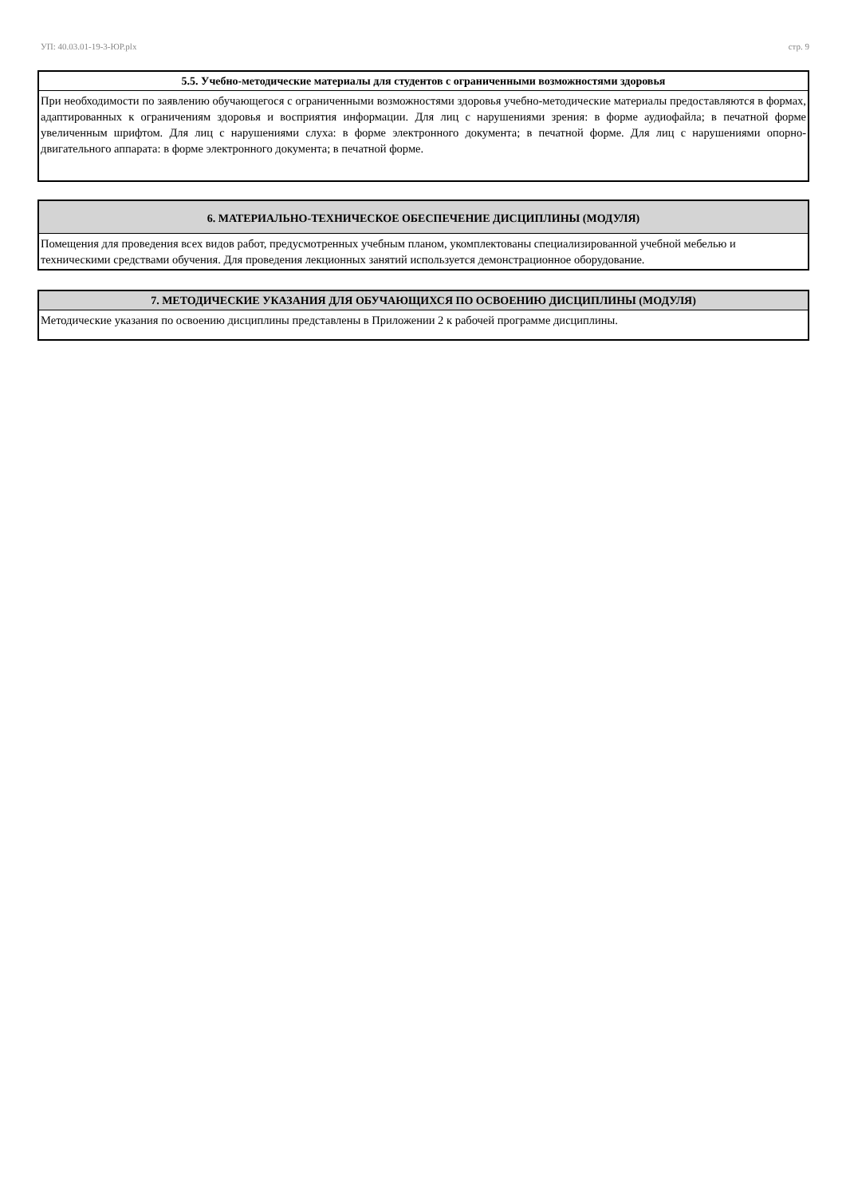УП: 40.03.01-19-3-ЮР.plx стр. 9
5.5. Учебно-методические материалы для студентов с ограниченными возможностями здоровья
При необходимости по заявлению обучающегося с ограниченными возможностями здоровья учебно-методические материалы предоставляются в формах, адаптированных к ограничениям здоровья и восприятия информации. Для лиц с нарушениями зрения: в форме аудиофайла; в печатной форме увеличенным шрифтом. Для лиц с нарушениями слуха: в форме электронного документа; в печатной форме. Для лиц с нарушениями опорно-двигательного аппарата: в форме электронного документа; в печатной форме.
6. МАТЕРИАЛЬНО-ТЕХНИЧЕСКОЕ ОБЕСПЕЧЕНИЕ ДИСЦИПЛИНЫ (МОДУЛЯ)
Помещения для проведения всех видов работ, предусмотренных учебным планом, укомплектованы специализированной учебной мебелью и техническими средствами обучения. Для проведения лекционных занятий используется демонстрационное оборудование.
7. МЕТОДИЧЕСКИЕ УКАЗАНИЯ ДЛЯ ОБУЧАЮЩИХСЯ ПО ОСВОЕНИЮ ДИСЦИПЛИНЫ (МОДУЛЯ)
Методические указания по освоению дисциплины представлены в Приложении 2 к рабочей программе дисциплины.